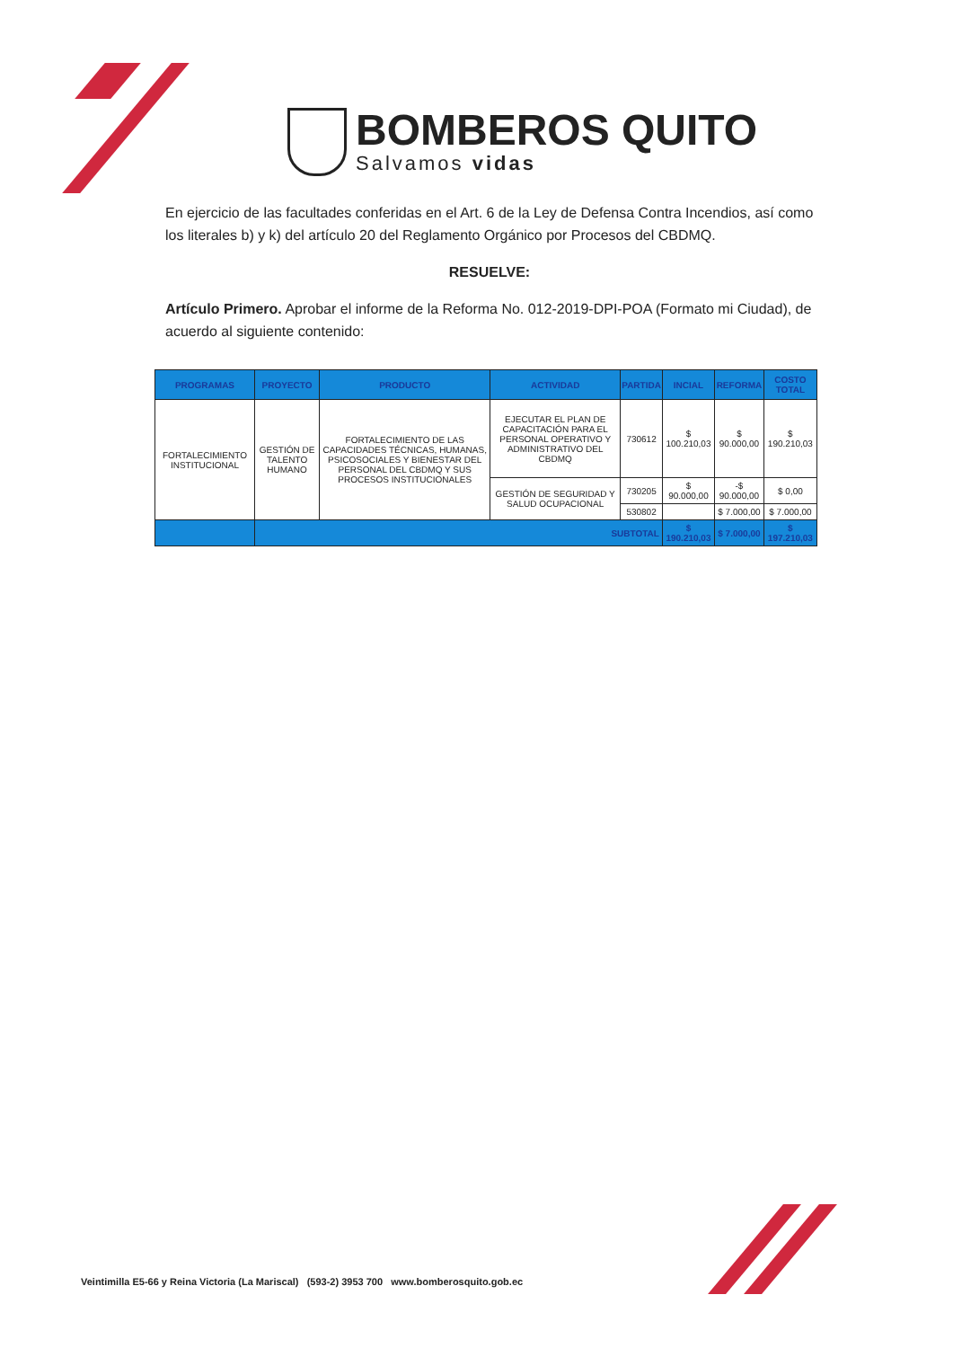BOMBEROS QUITO
Salvamos vidas
En ejercicio de las facultades conferidas en el Art. 6 de la Ley de Defensa Contra Incendios, así como los literales b) y k) del artículo 20 del Reglamento Orgánico por Procesos del CBDMQ.
RESUELVE:
Artículo Primero. Aprobar el informe de la Reforma No. 012-2019-DPI-POA (Formato mi Ciudad), de acuerdo al siguiente contenido:
| PROGRAMAS | PROYECTO | PRODUCTO | ACTIVIDAD | PARTIDA | INCIAL | REFORMA | COSTO TOTAL |
| --- | --- | --- | --- | --- | --- | --- | --- |
| FORTALECIMIENTO INSTITUCIONAL | GESTIÓN DE TALENTO HUMANO | FORTALECIMIENTO DE LAS CAPACIDADES TÉCNICAS, HUMANAS, PSICOSOCIALES Y BIENESTAR DEL PERSONAL DEL CBDMQ Y SUS PROCESOS INSTITUCIONALES | EJECUTAR EL PLAN DE CAPACITACIÓN PARA EL PERSONAL OPERATIVO Y ADMINISTRATIVO DEL CBDMQ | 730612 | $ 100.210,03 | $ 90.000,00 | $ 190.210,03 |
| | | | GESTIÓN DE SEGURIDAD Y SALUD OCUPACIONAL | 730205 | $ 90.000,00 | -$ 90.000,00 | $ 0,00 |
| | | | | 530802 | | $ 7.000,00 | $ 7.000,00 |
| | SUBTOTAL | | | | $ 190.210,03 | $ 7.000,00 | $ 197.210,03 |
Veintimilla E5-66 y Reina Victoria (La Mariscal) (593-2) 3953 700 www.bomberosquito.gob.ec